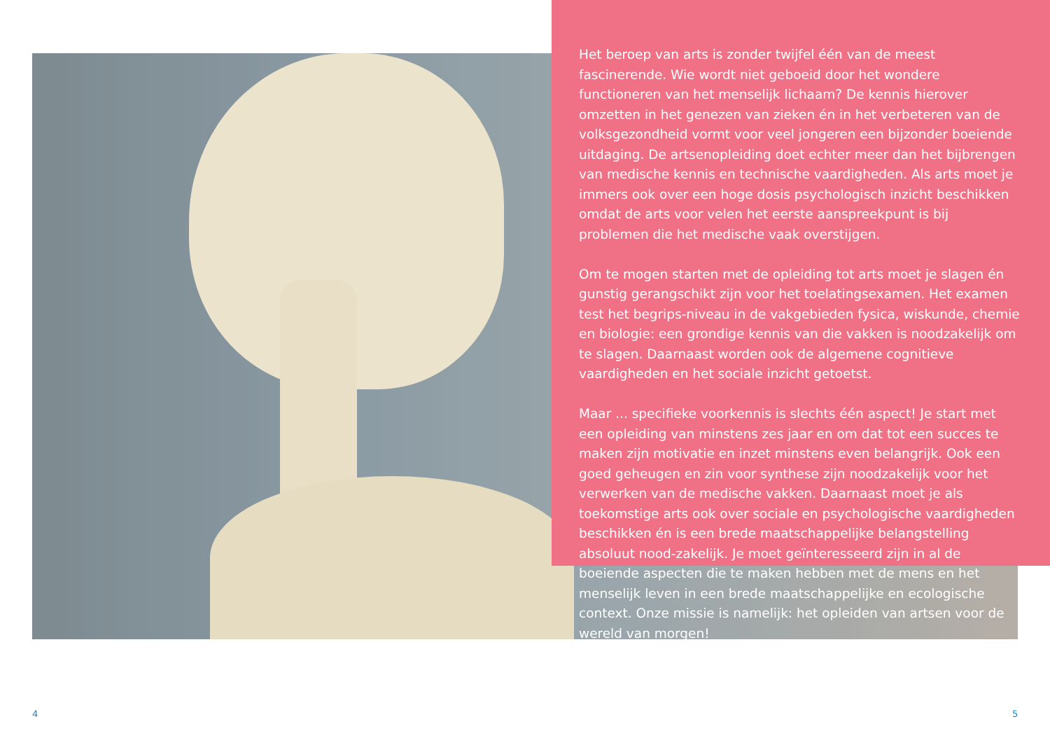Het beroep van arts is zonder twijfel één van de meest fascinerende. Wie wordt niet geboeid door het wondere functioneren van het menselijk lichaam? De kennis hierover omzetten in het genezen van zieken én in het verbeteren van de volksgezondheid vormt voor veel jongeren een bijzonder boeiende uitdaging. De artsenopleiding doet echter meer dan het bijbrengen van medische kennis en technische vaardigheden. Als arts moet je immers ook over een hoge dosis psychologisch inzicht beschikken omdat de arts voor velen het eerste aanspreekpunt is bij problemen die het medische vaak overstijgen.
Om te mogen starten met de opleiding tot arts moet je slagen én gunstig gerangschikt zijn voor het toelatingsexamen. Het examen test het begrips-niveau in de vakgebieden fysica, wiskunde, chemie en biologie: een grondige kennis van die vakken is noodzakelijk om te slagen. Daarnaast worden ook de algemene cognitieve vaardigheden en het sociale inzicht getoetst.
Maar ... specifieke voorkennis is slechts één aspect! Je start met een opleiding van minstens zes jaar en om dat tot een succes te maken zijn motivatie en inzet minstens even belangrijk. Ook een goed geheugen en zin voor synthese zijn noodzakelijk voor het verwerken van de medische vakken. Daarnaast moet je als toekomstige arts ook over sociale en psychologische vaardigheden beschikken én is een brede maatschappelijke belangstelling absoluut nood-zakelijk. Je moet geïnteresseerd zijn in al de boeiende aspecten die te maken hebben met de mens en het menselijk leven in een brede maatschappelijke en ecologische context. Onze missie is namelijk: het opleiden van artsen voor de wereld van morgen!
4 5